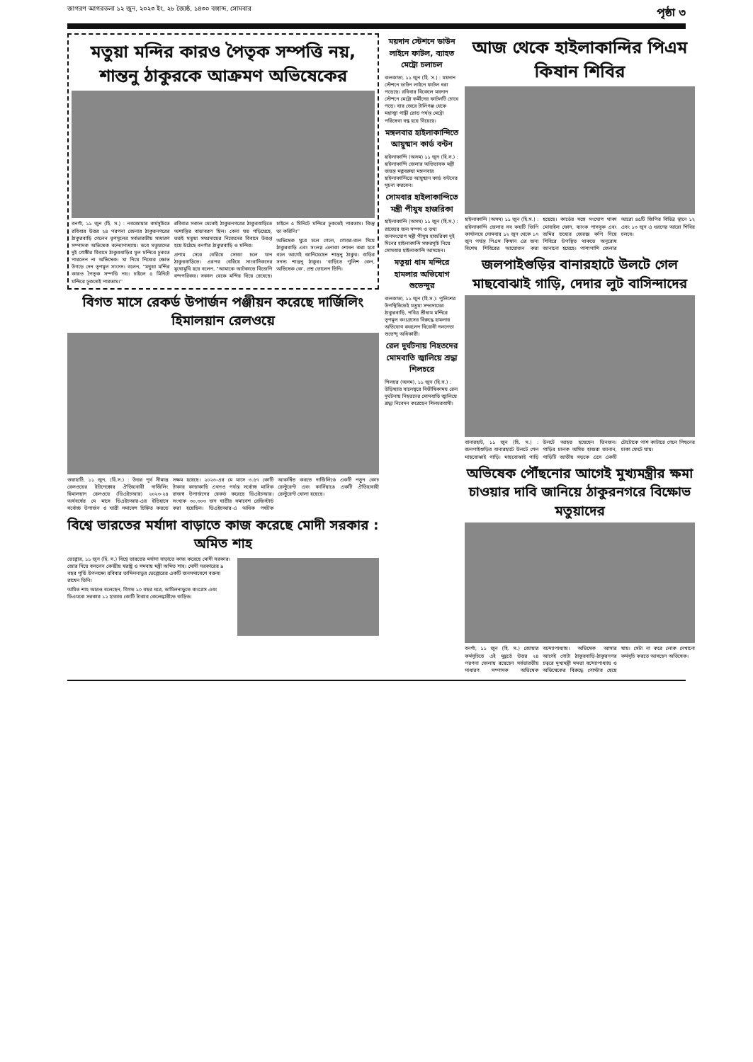জাগরণ আগরতলা ১২ জুন, ২০২৩ ইং, ২৮ জ্যৈষ্ঠ, ১৪৩০ বঙ্গাব্দ, সোমবার পৃষ্ঠা ৩
মতুয়া মন্দির কারও পৈতৃক সম্পত্তি নয়, শান্তনু ঠাকুরকে আক্রমণ অভিষেকের
বনগাঁ, ১১ জুন (হি. স.) : নবজোয়ার কর্মসূচিতে রবিবার উত্তর ২৪ পরগনা জেলার ঠাকুরনগরের ঠাকুরবাড়ি গেলেন তৃণমূলের সর্বভারতীয় সাধারণ সম্পাদক অভিষেক বন্দ্যোপাধ্যায়। তবে মতুয়াদের দুই গোষ্ঠীর বিবাদে ঠাকুরবাড়ির মূল মন্দিরে ঢুকতে পারলেন না অভিষেক। যা নিয়ে নিজের ক্ষোভ উগড়ে দেন তৃণমূল সাংসদ। বলেন, "মতুয়া মন্দির কারও পৈতৃক সম্পত্তি নয়। চাইলে ৫ মিনিটে মন্দিরে ঢুকতেই পারতাম।"
রবিবার সকাল থেকেই ঠাকুরনগরের ঠাকুরবাড়িতে অশান্তির বাতাবরণ ছিল। বেলা যত গড়িয়েছে, ততই মতুয়া সম্প্রদায়ের নিজেদের বিবাদে উত্তপ্ত হয়ে উঠেছে বনগাঁর ঠাকুরবাড়ি ও মন্দির।
প্রণাম সেরে বেরিয়ে সোজা চলে যান ঠাকুরবাড়িতে। এরপর বেরিয়ে সাংবাদিকদের মুখোমুখি হয়ে বলেন, "আমাকে আটকাতে বিজেপি বন্দপরিকর। সকাল থেকে মন্দির ঘিরে রেখেছে। চাইলে ৫ মিনিটে মন্দিরে ঢুকতেই পারতাম। কিন্তু তা করিনি।"
অভিষেক ঘুরে চলে গেলে, গোবর-জল দিয়ে ঠাকুরবাড়ি এবং সংলগ্ন এলাকা শোধন করা হবে বলে আগেই জানিয়েছেন শান্তনু ঠাকুর। বাড়ির সদস্য শান্তনু ঠাকুর। 'বাড়িতে পুলিশ কেন, অভিষেক কে', প্রশ্ন তোলেন তিনি।
বিগত মাসে রেকর্ড উপার্জন পঞ্জীয়ন করেছে দার্জিলিং হিমালয়ান রেলওয়ে
গুয়াহাটি, ১১ জুন, (হি.স.) : উত্তর পূর্ব সীমান্ত রেলওয়ের ইউনেস্কোর ঐতিহ্যবাহী দার্জিলিং হিমালয়ান রেলওয়ে (ডিএইচআর) ২০২৩-২৪ অর্থবর্ষের মে মাসে ডিএইচআর-এর ইতিহাসে সর্বোচ্চ উপার্জন ও যাত্রী সমাবেশ চিহ্নিত করতে সক্ষম হয়েছে। ২০২৩-এর মে মাসে ৩.৫৭ কোটি টাকার কাছাকাছি এখনও পর্যন্ত সর্বোচ্চ মাসিক রাজস্ব উপার্জনের রেকর্ড করেছে ডিএইচআর। সংখ্যক ৩০,৩০৩ জন যাত্রীর সমাবেশ রেজিস্টার্ড করা হয়েছিল। ডিএইচআর-এ অধিক পর্যটক আকর্ষিত করতে দার্জিলিঙে একটি নতুন কোচ রেস্টুরেন্ট এবং কার্সিয়াঙে একটি ঐতিহ্যবাহী রেস্টুরেন্ট খোলা হয়েছে।
বিশ্বে ভারতের মর্যাদা বাড়াতে কাজ করেছে মোদী সরকার : অমিত শাহ
ভেল্লোর, ১১ জুন (হি. স.) বিশ্বে ভারতের মর্যাদা বাড়াতে কাজ করেছে মোদী সরকার। জোর দিয়ে বললেন কেন্দ্রীয় স্বরাষ্ট্র ও সমবায় মন্ত্রী অমিত শাহ। মোদী সরকারের ৯ বছর পূর্তি উপলক্ষ্যে রবিবার তামিলনাড়ুর ভেল্লোরের একটি জনসমাবেশে বক্তব্য রাখেন তিনি।
অমিত শাহ আরও বলেছেন, বিগত ১০ বছর ধরে, তামিলনাড়ুতে কংগ্রেস এবং ডিএমকে সরকার ১২ হাজার কোটি টাকার কেলেঙ্কারীতে জড়িত।
ময়দান স্টেশনে ডাউন লাইনে ফাটল, ব্যাহত মেট্রো চলাচল
কলকাতা, ১১ জুন (হি. স.) : ময়দান স্টেশনে ডাউন লাইনে ফাটল ধরা পড়েছে। রবিবার বিকেলে ময়দান স্টেশনে মেট্রো কর্মীদের ফাটলটি চোখে পড়ে। যার জেরে টালিগঞ্জ থেকে মহাত্মা গান্ধী রোড পর্যন্ত মেট্রো পরিষেবা বন্ধ হয়ে গিয়েছে।
মঙ্গলবার হাইলাকান্দিতে আয়ুষ্মান কার্ড বন্টন
হাইলাকান্দি (অসম) ১১ জুন (হি.স.) : হাইলাকান্দি জেলার অভিভাবক মন্ত্রী জয়ন্ত মল্লবরুয়া মঙ্গলবার হাইলাকান্দিতে আয়ুষ্মান কার্ড বন্টনের সূচনা করবেন।
সোমবার হাইলাকান্দিতে মন্ত্রী পীযুষ হাজরিকা
হাইলাকান্দি (অসম) ১১ জুন (হি.স.) : রাজ্যের জল সম্পদ ও তথ্য জনসংযোগ মন্ত্রী পীযুষ হাজরিকা দুই দিনের হাইলাকান্দি সফরসূচি নিয়ে সোমবার হাইলাকান্দি আসছেন।
মতুয়া ধাম মন্দিরে হামলার অভিযোগ শুভেন্দুর
কলকাতা, ১১ জুন (হি.স.): পুলিশের উপস্থিতিতেই মতুয়া সম্প্রদায়ের ঠাকুরবাড়ি, পবিত্র শ্রীধাম মন্দিরে তৃণমূল কংগ্রেসের বিরুদ্ধে হামলার অভিযোগ করলেন বিরোধী দলনেতা শুভেন্দু অধিকারী।
রেল দুর্ঘটনায় নিহতদের মোমবাতি জ্বালিয়ে শ্রদ্ধা শিলচরে
শিলচর (অসম), ১১ জুন (হি.স.) : উড়িষ্যার বালেশ্বরে বিভীষিকাময় রেল দুর্ঘটনায় নিহতদের মোমবাতি জ্বালিয়ে শ্রদ্ধা নিবেদন করেছেন শিলচরবাসী।
আজ থেকে হাইলাকান্দির পিএম কিষান শিবির
হাইলাকান্দি (অসম) ১১ জুন (হি.স.) : হাইলাকান্দি জেলার সব কয়টি জিপি কার্যালয়ে সোমবার ১২ জুন থেকে ১৭ জুন পর্যন্ত পিএম কিষান এর জন্য বিশেষ শিবিরের আয়োজন করা হয়েছে। কার্ডের সঙ্গে সংযোগ থাকা মোবাইল ফোন, ব্যাংক পাসবুক এবং জমির তথ্যের জেরক্স কপি নিয়ে শিবিরে উপস্থিত থাকতে অনুরোধ জানানো হয়েছে। পাশাপাশি জেলার আরো ৪৫টি জিপির বিভিন্ন স্থানে ১২ এবং ১৩ জুন এ ধরনের আরো শিবির চলবে।
জলপাইগুড়ির বানারহাটে উলটে গেল মাছবোঝাই গাড়ি, দেদার লুট বাসিন্দাদের
বানারহাট, ১১ জুন (হি. স.) : জলপাইগুড়ির বানারহাটে উলটে গেল মাছবোঝাই গাড়ি। মাছবোঝাই গাড়ি উলটে আহত হয়েছেন তিনজন। গাড়ির চালক অমিত হাজরা জানান, গাড়িটি জাতীয় সড়কে এসে একটি টোটোকে পাশ কাটাতে গেলে পিছনের চাকা ফেটে যায়।
অভিষেক পৌঁছনোর আগেই মুখ্যমন্ত্রীর ক্ষমা চাওয়ার দাবি জানিয়ে ঠাকুরনগরে বিক্ষোভ মতুয়াদের
বনগাঁ, ১১ জুন (হি. স.) জোয়ার কর্মসূচিতে এই মুহূর্তে উত্তর ২৪ পরগনা জেলায় রয়েছেন সর্বভারতীয় সাধারণ সম্পাদক অভিষেক বন্দ্যোপাধ্যায়। অভিষেক আসার আগেই গোটা ঠাকুরবাড়ি-ঠাকুরনগর চত্বরে মুখ্যমন্ত্রী মমতা বন্দ্যোপাধ্যায় ও অভিষেকের বিরুদ্ধে পোস্টার ছেয়ে যায়। সেটা না করে লোক দেখানো কর্মসূচি করতে আসছেন অভিষেক।